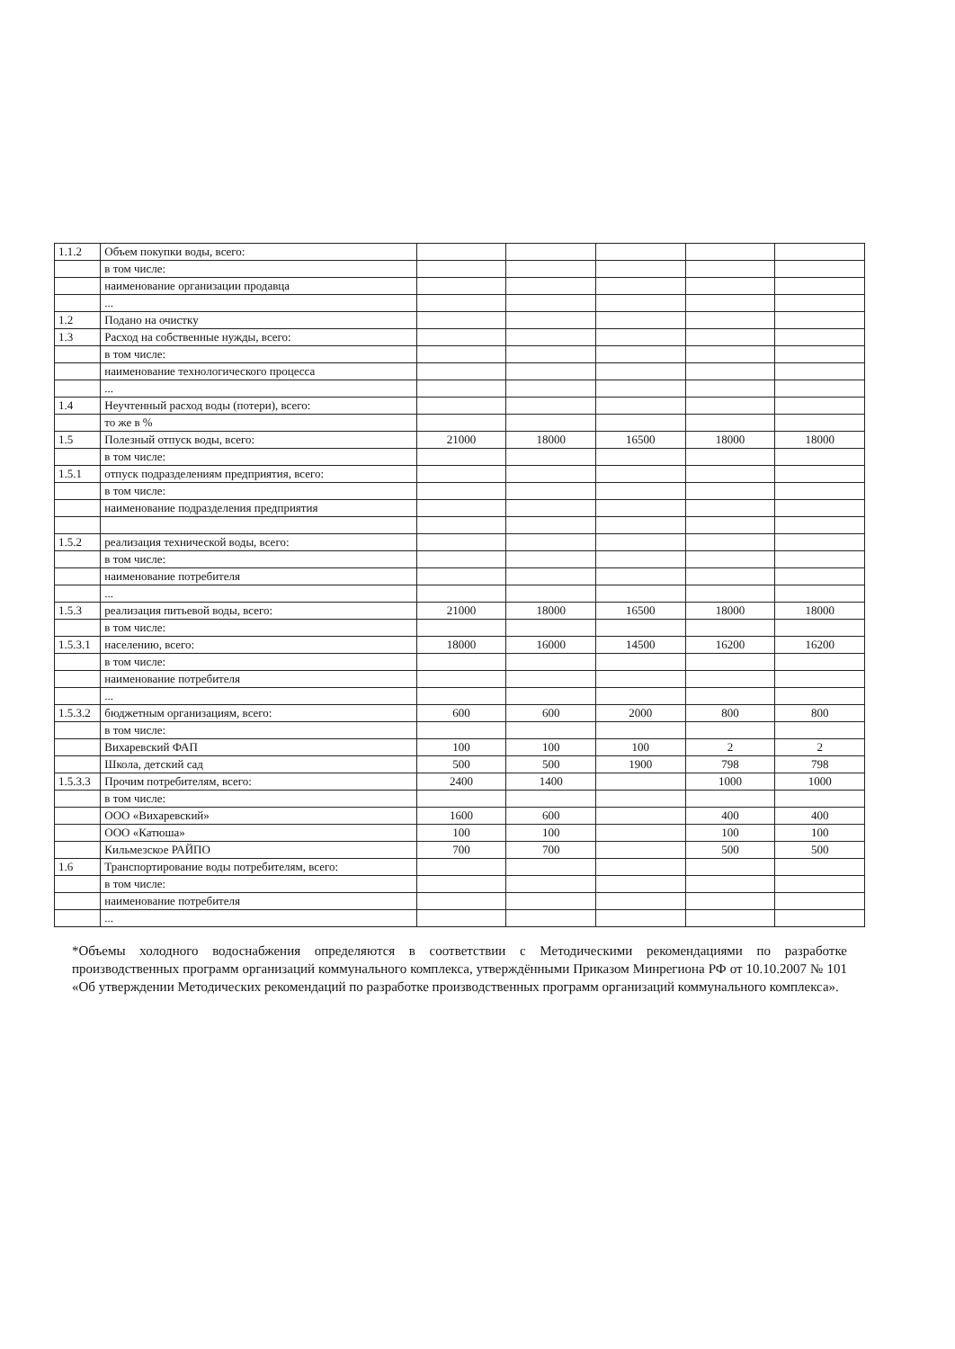| 1.1.2 | Объем покупки воды, всего: | | | | | |
| | в том числе: | | | | | |
| | наименование организации продавца | | | | | |
| | ... | | | | | |
| 1.2 | Подано на очистку | | | | | |
| 1.3 | Расход на собственные нужды, всего: | | | | | |
| | в том числе: | | | | | |
| | наименование технологического процесса | | | | | |
| | ... | | | | | |
| 1.4 | Неучтенный расход воды (потери), всего: | | | | | |
| | то же в % | | | | | |
| 1.5 | Полезный отпуск воды, всего: | 21000 | 18000 | 16500 | 18000 | 18000 |
| | в том числе: | | | | | |
| 1.5.1 | отпуск подразделениям предприятия, всего: | | | | | |
| | в том числе: | | | | | |
| | наименование подразделения предприятия | | | | | |
| 1.5.2 | реализация технической воды, всего: | | | | | |
| | в том числе: | | | | | |
| | наименование потребителя | | | | | |
| | ... | | | | | |
| 1.5.3 | реализация питьевой воды, всего: | 21000 | 18000 | 16500 | 18000 | 18000 |
| | в том числе: | | | | | |
| 1.5.3.1 | населению, всего: | 18000 | 16000 | 14500 | 16200 | 16200 |
| | в том числе: | | | | | |
| | наименование потребителя | | | | | |
| | ... | | | | | |
| 1.5.3.2 | бюджетным организациям, всего: | 600 | 600 | 2000 | 800 | 800 |
| | в том числе: | | | | | |
| | Вихаревский ФАП | 100 | 100 | 100 | 2 | 2 |
| | Школа, детский сад | 500 | 500 | 1900 | 798 | 798 |
| 1.5.3.3 | Прочим потребителям, всего: | 2400 | 1400 | | 1000 | 1000 |
| | в том числе: | | | | | |
| | ООО «Вихаревский» | 1600 | 600 | | 400 | 400 |
| | ООО «Катюша» | 100 | 100 | | 100 | 100 |
| | Кильмезское РАЙПО | 700 | 700 | | 500 | 500 |
| 1.6 | Транспортирование воды потребителям, всего: | | | | | |
| | в том числе: | | | | | |
| | наименование потребителя | | | | | |
| | ... | | | | | |
*Объемы холодного водоснабжения определяются в соответствии с Методическими рекомендациями по разработке производственных программ организаций коммунального комплекса, утверждёнными Приказом Минрегиона РФ от 10.10.2007 № 101 «Об утверждении Методических рекомендаций по разработке производственных программ организаций коммунального комплекса».